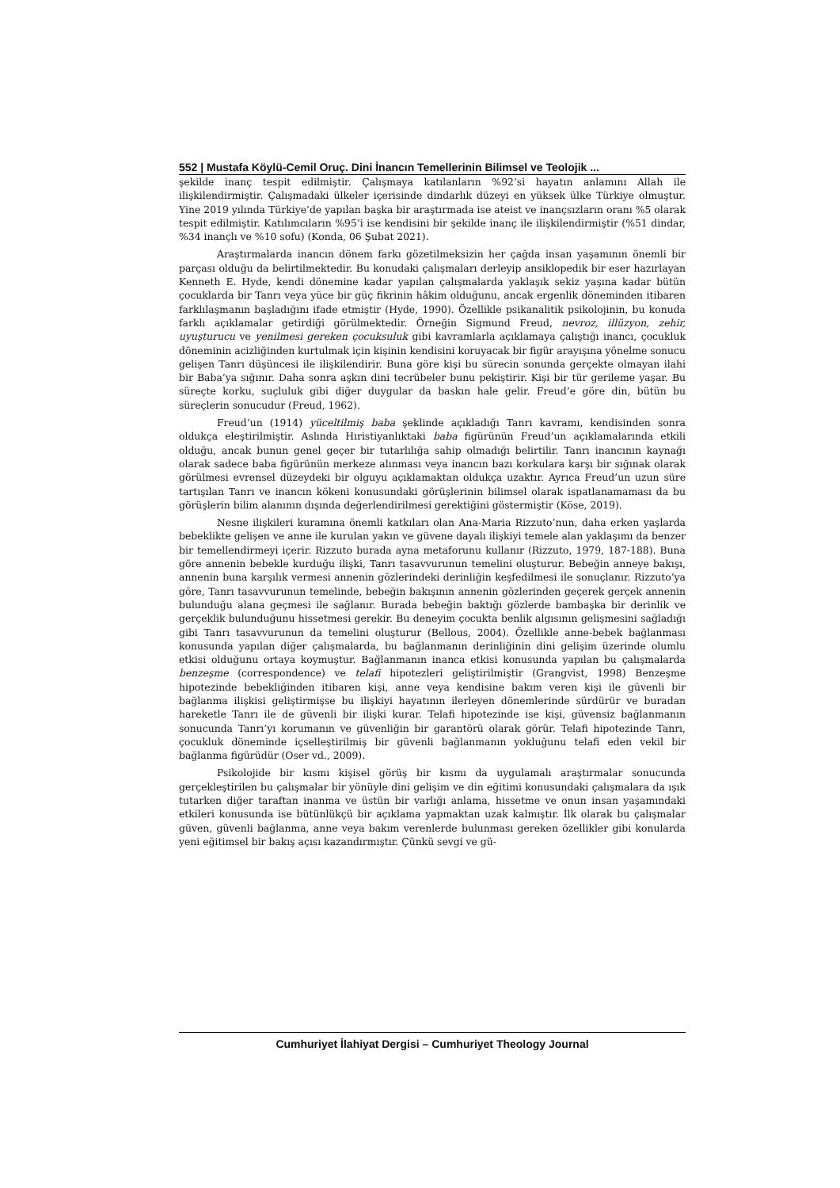552 | Mustafa Köylü-Cemil Oruç. Dini İnancın Temellerinin Bilimsel ve Teolojik ...
şekilde inanç tespit edilmiştir. Çalışmaya katılanların %92’si hayatın anlamını Allah ile ilişkilendirmiştir. Çalışmadaki ülkeler içerisinde dindarlık düzeyi en yüksek ülke Türkiye olmuştur. Yine 2019 yılında Türkiye’de yapılan başka bir araştırmada ise ateist ve inançsızların oranı %5 olarak tespit edilmiştir. Katılımcıların %95’i ise kendisini bir şekilde inanç ile ilişkilendirmiştir (%51 dindar, %34 inançlı ve %10 sofu) (Konda, 06 Şubat 2021).
Araştırmalarda inancın dönem farkı gözetilmeksizin her çağda insan yaşamının önemli bir parçası olduğu da belirtilmektedir. Bu konudaki çalışmaları derleyip ansiklopedik bir eser hazırlayan Kenneth E. Hyde, kendi dönemine kadar yapılan çalışmalarda yaklaşık sekiz yaşına kadar bütün çocuklarda bir Tanrı veya yüce bir güç fikrinin hâkim olduğunu, ancak ergenlik döneminden itibaren farklılaşmanın başladığını ifade etmiştir (Hyde, 1990). Özellikle psikanalitik psikolojinin, bu konuda farklı açıklamalar getirdiği görülmektedir. Örneğin Sigmund Freud, nevroz, illüzyon, zehir, uyuşturucu ve yenilmesi gereken çocuksuluk gibi kavramlarla açıklamaya çalıştığı inancı, çocukluk döneminin acizliğinden kurtulmak için kişinin kendisini koruyacak bir figür arayışına yönelme sonucu gelişen Tanrı düşüncesi ile ilişkilendirir. Buna göre kişi bu sürecin sonunda gerçekte olmayan ilahi bir Baba’ya sığınır. Daha sonra aşkın dini tecrübeler bunu pekiştirir. Kişi bir tür gerileme yaşar. Bu süreçte korku, suçluluk gibi diğer duygular da baskın hale gelir. Freud’e göre din, bütün bu süreçlerin sonucudur (Freud, 1962).
Freud’un (1914) yüceltilmiş baba şeklinde açıkladığı Tanrı kavramı, kendisinden sonra oldukça eleştirilmiştir. Aslında Hıristiyanlıktaki baba figürünün Freud’un açıklamalarında etkili olduğu, ancak bunun genel geçer bir tutarlılığa sahip olmadığı belirtilir. Tanrı inancının kaynağı olarak sadece baba figürünün merkeze alınması veya inancın bazı korkulara karşı bir sığınak olarak görülmesi evrensel düzeydeki bir olguyu açıklamaktan oldukça uzaktır. Ayrıca Freud’un uzun süre tartışılan Tanrı ve inancın kökeni konusundaki görüşlerinin bilimsel olarak ispatlanamaması da bu görüşlerin bilim alanının dışında değerlendirilmesi gerektiğini göstermiştir (Köse, 2019).
Nesne ilişkileri kuramına önemli katkıları olan Ana-Maria Rizzuto’nun, daha erken yaşlarda bebeklikte gelişen ve anne ile kurulan yakın ve güvene dayalı ilişkiyi temele alan yaklaşımı da benzer bir temellendirmeyi içerir. Rizzuto burada ayna metaforunu kullanır (Rizzuto, 1979, 187-188). Buna göre annenin bebekle kurduğu ilişki, Tanrı tasavvurunun temelini oluşturur. Bebeğin anneye bakışı, annenin buna karşılık vermesi annenin gözlerindeki derinliğin keşfedilmesi ile sonuçlanır. Rizzuto’ya göre, Tanrı tasavvurunun temelinde, bebeğin bakışının annenin gözlerinden geçerek gerçek annenin bulunduğu alana geçmesi ile sağlanır. Burada bebeğin baktığı gözlerde bambaşka bir derinlik ve gerçeklik bulunduğunu hissetmesi gerekir. Bu deneyim çocukta benlik algısının gelişmesini sağladığı gibi Tanrı tasavvurunun da temelini oluşturur (Bellous, 2004). Özellikle anne-bebek bağlanması konusunda yapılan diğer çalışmalarda, bu bağlanmanın derinliğinin dini gelişim üzerinde olumlu etkisi olduğunu ortaya koymuştur. Bağlanmanın inanca etkisi konusunda yapılan bu çalışmalarda benzeşme (correspondence) ve telafi hipotezleri geliştirilmiştir (Grangvist, 1998) Benzeşme hipotezinde bebekliğinden itibaren kişi, anne veya kendisine bakım veren kişi ile güvenli bir bağlanma ilişkisi geliştirmişse bu ilişkiyi hayatının ilerleyen dönemlerinde sürdürür ve buradan hareketle Tanrı ile de güvenli bir ilişki kurar. Telafi hipotezinde ise kişi, güvensiz bağlanmanın sonucunda Tanrı’yı korumanın ve güvenliğin bir garantörü olarak görür. Telafi hipotezinde Tanrı, çocukluk döneminde içselleştirilmiş bir güvenli bağlanmanın yokluğunu telafi eden vekil bir bağlanma figürüdür (Oser vd., 2009).
Psikolojide bir kısmı kişisel görüş bir kısmı da uygulamalı araştırmalar sonucunda gerçekleştirilen bu çalışmalar bir yönüyle dini gelişim ve din eğitimi konusundaki çalışmalara da ışık tutarken diğer taraftan inanma ve üstün bir varlığı anlama, hissetme ve onun insan yaşamındaki etkileri konusunda ise bütünlükçü bir açıklama yapmaktan uzak kalmıştır. İlk olarak bu çalışmalar güven, güvenli bağlanma, anne veya bakım verenlerde bulunması gereken özellikler gibi konularda yeni eğitimsel bir bakış açısı kazandırmıştır. Çünkü sevgi ve gü-
Cumhuriyet İlahiyat Dergisi – Cumhuriyet Theology Journal